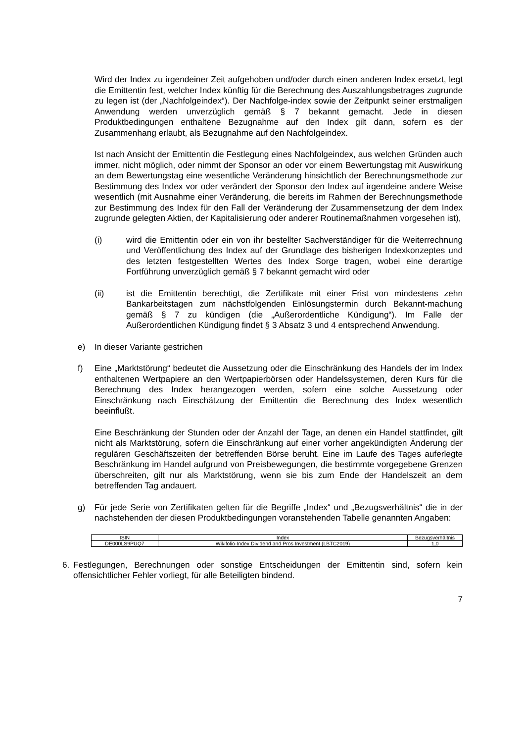Wird der Index zu irgendeiner Zeit aufgehoben und/oder durch einen anderen Index ersetzt, legt die Emittentin fest, welcher Index künftig für die Berechnung des Auszahlungsbetrages zugrunde zu legen ist (der „Nachfolgeindex“). Der Nachfolge-index sowie der Zeitpunkt seiner erstmaligen Anwendung werden unverzüglich gemäß § 7 bekannt gemacht. Jede in diesen Produktbedingungen enthaltene Bezugnahme auf den Index gilt dann, sofern es der Zusammenhang erlaubt, als Bezugnahme auf den Nachfolgeindex.
Ist nach Ansicht der Emittentin die Festlegung eines Nachfolgeindex, aus welchen Gründen auch immer, nicht möglich, oder nimmt der Sponsor an oder vor einem Bewertungstag mit Auswirkung an dem Bewertungstag eine wesentliche Veränderung hinsichtlich der Berechnungsmethode zur Bestimmung des Index vor oder verändert der Sponsor den Index auf irgendeine andere Weise wesentlich (mit Ausnahme einer Veränderung, die bereits im Rahmen der Berechnungsmethode zur Bestimmung des Index für den Fall der Veränderung der Zusammensetzung der dem Index zugrunde gelegten Aktien, der Kapitalisierung oder anderer Routinemaßnahmen vorgesehen ist),
(i) wird die Emittentin oder ein von ihr bestellter Sachverständiger für die Weiterrechnung und Veröffentlichung des Index auf der Grundlage des bisherigen Indexkonzeptes und des letzten festgestellten Wertes des Index Sorge tragen, wobei eine derartige Fortführung unverzüglich gemäß § 7 bekannt gemacht wird oder
(ii) ist die Emittentin berechtigt, die Zertifikate mit einer Frist von mindestens zehn Bankarbeitstagen zum nächstfolgenden Einlösungstermin durch Bekannt-machung gemäß § 7 zu kündigen (die „Außerordentliche Kündigung“). Im Falle der Außerordentlichen Kündigung findet § 3 Absatz 3 und 4 entsprechend Anwendung.
e) In dieser Variante gestrichen
f) Eine „Marktstörung“ bedeutet die Aussetzung oder die Einschränkung des Handels der im Index enthaltenen Wertpapiere an den Wertpapierbörsen oder Handelssystemen, deren Kurs für die Berechnung des Index herangezogen werden, sofern eine solche Aussetzung oder Einschränkung nach Einschätzung der Emittentin die Berechnung des Index wesentlich beeinflußt.
Eine Beschränkung der Stunden oder der Anzahl der Tage, an denen ein Handel stattfindet, gilt nicht als Marktstörung, sofern die Einschränkung auf einer vorher angekündigten Änderung der regulären Geschäftszeiten der betreffenden Börse beruht. Eine im Laufe des Tages auferlegte Beschränkung im Handel aufgrund von Preisbewegungen, die bestimmte vorgegebene Grenzen überschreiten, gilt nur als Marktstörung, wenn sie bis zum Ende der Handelszeit an dem betreffenden Tag andauert.
g) Für jede Serie von Zertifikaten gelten für die Begriffe „Index“ und „Bezugsverhältnis“ die in der nachstehenden der diesen Produktbedingungen voranstehenden Tabelle genannten Angaben:
| ISIN | Index | Bezugsverhältnis |
| --- | --- | --- |
| DE000LS9PUQ7 | Wikifolio-Index Dividend and Pros Investment (LBTC2019) | 1,0 |
6. Festlegungen, Berechnungen oder sonstige Entscheidungen der Emittentin sind, sofern kein offensichtlicher Fehler vorliegt, für alle Beteiligten bindend.
7